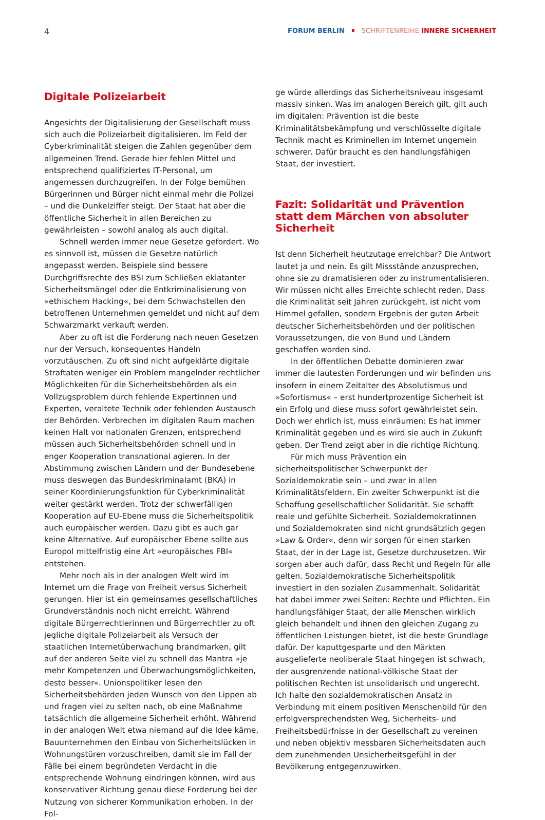4 FORUM BERLIN SCHRIFTENREIHE INNERE SICHERHEIT
Digitale Polizeiarbeit
Angesichts der Digitalisierung der Gesellschaft muss sich auch die Polizeiarbeit digitalisieren. Im Feld der Cyberkriminalität steigen die Zahlen gegenüber dem allgemeinen Trend. Gerade hier fehlen Mittel und entsprechend qualifiziertes IT-Personal, um angemessen durchzugreifen. In der Folge bemühen Bürgerinnen und Bürger nicht einmal mehr die Polizei – und die Dunkelziffer steigt. Der Staat hat aber die öffentliche Sicherheit in allen Bereichen zu gewährleisten – sowohl analog als auch digital.
Schnell werden immer neue Gesetze gefordert. Wo es sinnvoll ist, müssen die Gesetze natürlich angepasst werden. Beispiele sind bessere Durchgriffsrechte des BSI zum Schließen eklatanter Sicherheitsmängel oder die Entkriminalisierung von »ethischem Hacking«, bei dem Schwachstellen den betroffenen Unternehmen gemeldet und nicht auf dem Schwarzmarkt verkauft werden.
Aber zu oft ist die Forderung nach neuen Gesetzen nur der Versuch, konsequentes Handeln vorzutäuschen. Zu oft sind nicht aufgeklärte digitale Straftaten weniger ein Problem mangelnder rechtlicher Möglichkeiten für die Sicherheitsbehörden als ein Vollzugsproblem durch fehlende Expertinnen und Experten, veraltete Technik oder fehlenden Austausch der Behörden. Verbrechen im digitalen Raum machen keinen Halt vor nationalen Grenzen, entsprechend müssen auch Sicherheitsbehörden schnell und in enger Kooperation transnational agieren. In der Abstimmung zwischen Ländern und der Bundesebene muss deswegen das Bundeskriminalamt (BKA) in seiner Koordinierungsfunktion für Cyberkriminalität weiter gestärkt werden. Trotz der schwerfälligen Kooperation auf EU-Ebene muss die Sicherheitspolitik auch europäischer werden. Dazu gibt es auch gar keine Alternative. Auf europäischer Ebene sollte aus Europol mittelfristig eine Art »europäisches FBI« entstehen.
Mehr noch als in der analogen Welt wird im Internet um die Frage von Freiheit versus Sicherheit gerungen. Hier ist ein gemeinsames gesellschaftliches Grundverständnis noch nicht erreicht. Während digitale Bürgerrechtlerinnen und Bürgerrechtler zu oft jegliche digitale Polizeiarbeit als Versuch der staatlichen Internetüberwachung brandmarken, gilt auf der anderen Seite viel zu schnell das Mantra »je mehr Kompetenzen und Überwachungsmöglichkeiten, desto besser«. Unionspolitiker lesen den Sicherheitsbehörden jeden Wunsch von den Lippen ab und fragen viel zu selten nach, ob eine Maßnahme tatsächlich die allgemeine Sicherheit erhöht. Während in der analogen Welt etwa niemand auf die Idee käme, Bauunternehmen den Einbau von Sicherheitslücken in Wohnungstüren vorzuschreiben, damit sie im Fall der Fälle bei einem begründeten Verdacht in die entsprechende Wohnung eindringen können, wird aus konservativer Richtung genau diese Forderung bei der Nutzung von sicherer Kommunikation erhoben. In der Fol-
ge würde allerdings das Sicherheitsniveau insgesamt massiv sinken. Was im analogen Bereich gilt, gilt auch im digitalen: Prävention ist die beste Kriminalitätsbekämpfung und verschlüsselte digitale Technik macht es Kriminellen im Internet ungemein schwerer. Dafür braucht es den handlungsfähigen Staat, der investiert.
Fazit: Solidarität und Prävention statt dem Märchen von absoluter Sicherheit
Ist denn Sicherheit heutzutage erreichbar? Die Antwort lautet ja und nein. Es gilt Missstände anzusprechen, ohne sie zu dramatisieren oder zu instrumentalisieren. Wir müssen nicht alles Erreichte schlecht reden. Dass die Kriminalität seit Jahren zurückgeht, ist nicht vom Himmel gefallen, sondern Ergebnis der guten Arbeit deutscher Sicherheitsbehörden und der politischen Voraussetzungen, die von Bund und Ländern geschaffen worden sind.
In der öffentlichen Debatte dominieren zwar immer die lautesten Forderungen und wir befinden uns insofern in einem Zeitalter des Absolutismus und »Sofortismus« – erst hundertprozentige Sicherheit ist ein Erfolg und diese muss sofort gewährleistet sein. Doch wer ehrlich ist, muss einräumen: Es hat immer Kriminalität gegeben und es wird sie auch in Zukunft geben. Der Trend zeigt aber in die richtige Richtung.
Für mich muss Prävention ein sicherheitspolitischer Schwerpunkt der Sozialdemokratie sein – und zwar in allen Kriminalitätsfeldern. Ein zweiter Schwerpunkt ist die Schaffung gesellschaftlicher Solidarität. Sie schafft reale und gefühlte Sicherheit. Sozialdemokratinnen und Sozialdemokraten sind nicht grundsätzlich gegen »Law & Order«, denn wir sorgen für einen starken Staat, der in der Lage ist, Gesetze durchzusetzen. Wir sorgen aber auch dafür, dass Recht und Regeln für alle gelten. Sozialdemokratische Sicherheitspolitik investiert in den sozialen Zusammenhalt. Solidarität hat dabei immer zwei Seiten: Rechte und Pflichten. Ein handlungsfähiger Staat, der alle Menschen wirklich gleich behandelt und ihnen den gleichen Zugang zu öffentlichen Leistungen bietet, ist die beste Grundlage dafür. Der kaputtgesparte und den Märkten ausgelieferte neoliberale Staat hingegen ist schwach, der ausgrenzende national-völkische Staat der politischen Rechten ist unsolidarisch und ungerecht. Ich halte den sozialdemokratischen Ansatz in Verbindung mit einem positiven Menschenbild für den erfolgversprechendsten Weg, Sicherheits- und Freiheitsbedürfnisse in der Gesellschaft zu vereinen und neben objektiv messbaren Sicherheitsdaten auch dem zunehmenden Unsicherheitsgefühl in der Bevölkerung entgegenzuwirken.